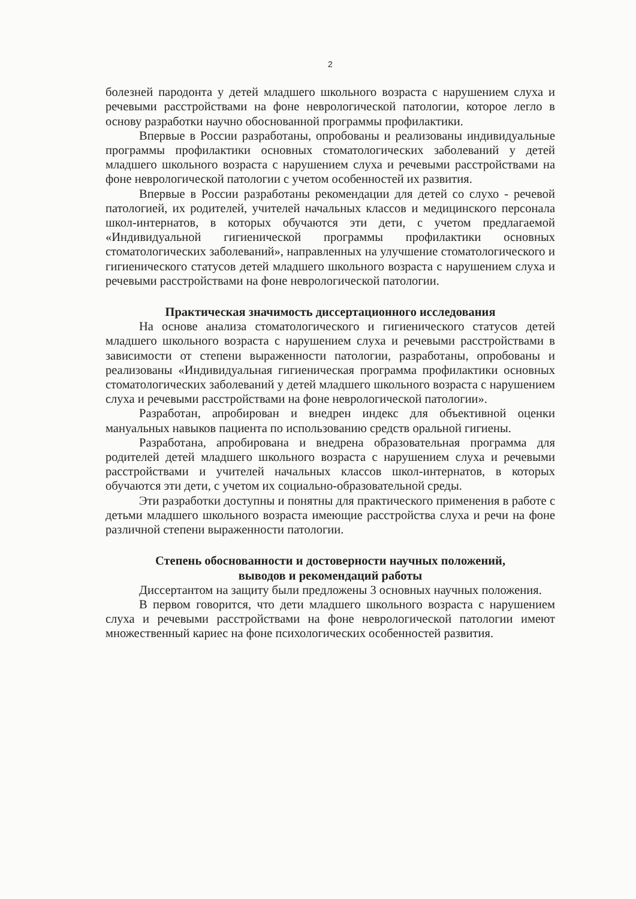2
болезней пародонта у детей младшего школьного возраста с нарушением слуха и речевыми расстройствами на фоне неврологической патологии, которое легло в основу разработки научно обоснованной программы профилактики.
Впервые в России разработаны, опробованы и реализованы индивидуальные программы профилактики основных стоматологических заболеваний у детей младшего школьного возраста с нарушением слуха и речевыми расстройствами на фоне неврологической патологии с учетом особенностей их развития.
Впервые в России разработаны рекомендации для детей со слухо - речевой патологией, их родителей, учителей начальных классов и медицинского персонала школ-интернатов, в которых обучаются эти дети, с учетом предлагаемой «Индивидуальной гигиенической программы профилактики основных стоматологических заболеваний», направленных на улучшение стоматологического и гигиенического статусов детей младшего школьного возраста с нарушением слуха и речевыми расстройствами на фоне неврологической патологии.
Практическая значимость диссертационного исследования
На основе анализа стоматологического и гигиенического статусов детей младшего школьного возраста с нарушением слуха и речевыми расстройствами в зависимости от степени выраженности патологии, разработаны, опробованы и реализованы «Индивидуальная гигиеническая программа профилактики основных стоматологических заболеваний у детей младшего школьного возраста с нарушением слуха и речевыми расстройствами на фоне неврологической патологии».
Разработан, апробирован и внедрен индекс для объективной оценки мануальных навыков пациента по использованию средств оральной гигиены.
Разработана, апробирована и внедрена образовательная программа для родителей детей младшего школьного возраста с нарушением слуха и речевыми расстройствами и учителей начальных классов школ-интернатов, в которых обучаются эти дети, с учетом их социально-образовательной среды.
Эти разработки доступны и понятны для практического применения в работе с детьми младшего школьного возраста имеющие расстройства слуха и речи на фоне различной степени выраженности патологии.
Степень обоснованности и достоверности научных положений,
выводов и рекомендаций работы
Диссертантом на защиту были предложены 3 основных научных положения.
В первом говорится, что дети младшего школьного возраста с нарушением слуха и речевыми расстройствами на фоне неврологической патологии имеют множественный кариес на фоне психологических особенностей развития.